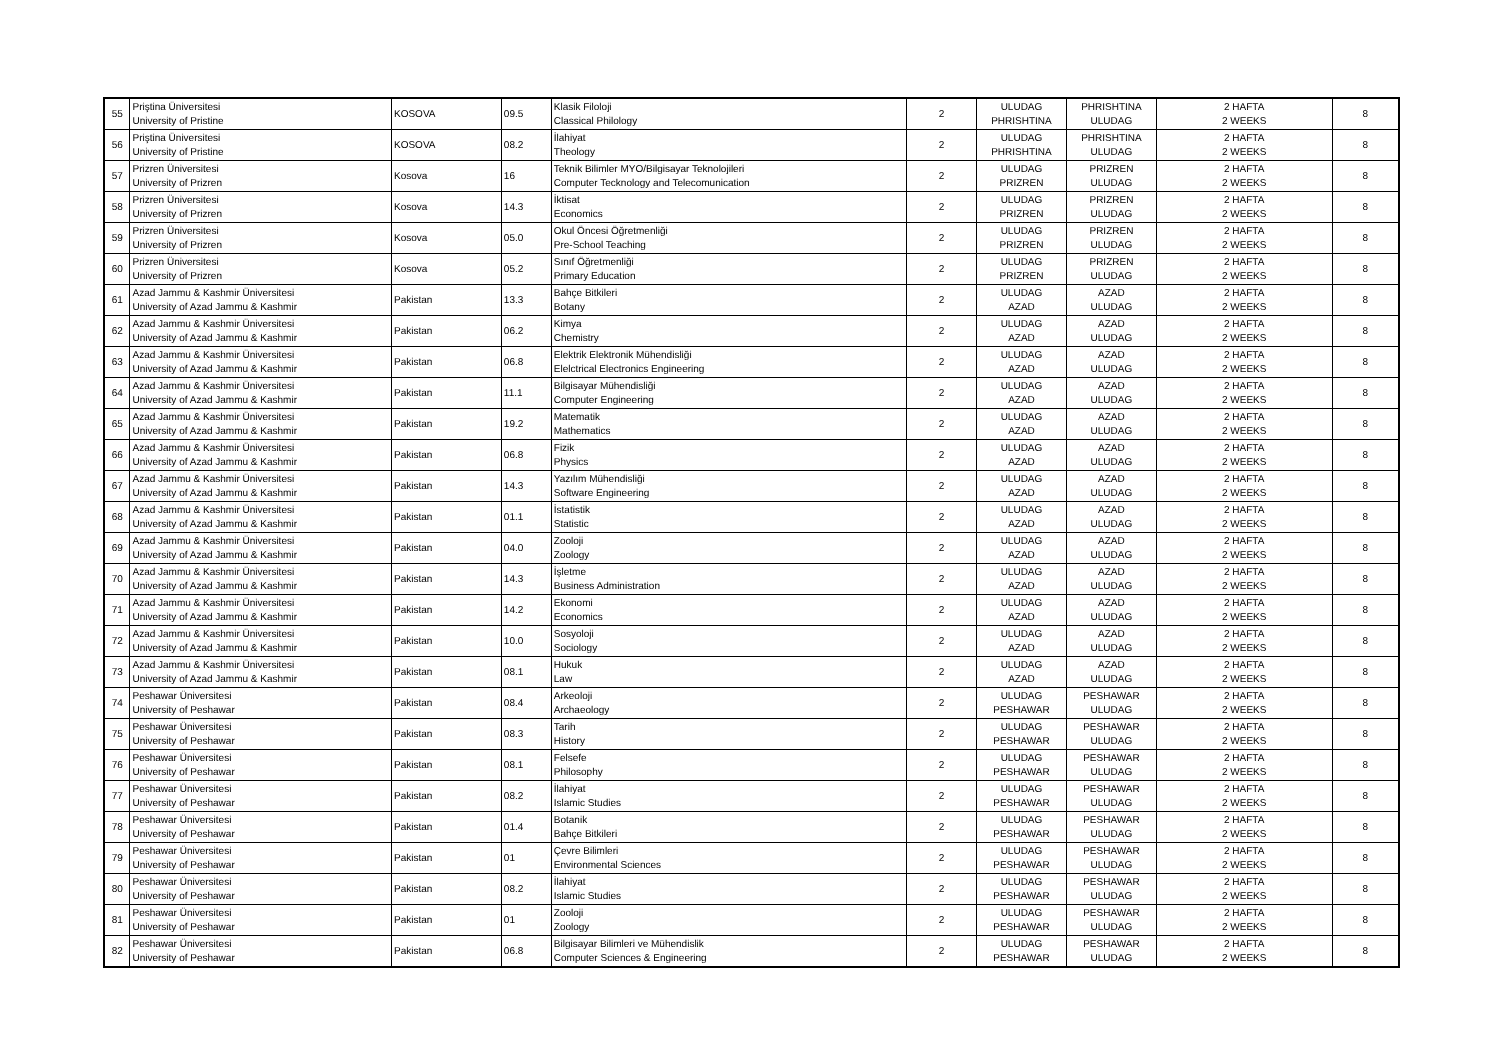| 55 | Priştina Üniversitesi University of Pristine | KOSOVA | 09.5 | Klasik Filoloji Classical Philology | 2 | ULUDAG PHRISHTINA | PHRISHTINA ULUDAG | 2 HAFTA 2 WEEKS | 8 |
| 56 | Priştina Üniversitesi University of Pristine | KOSOVA | 08.2 | İlahiyat Theology | 2 | ULUDAG PHRISHTINA | PHRISHTINA ULUDAG | 2 HAFTA 2 WEEKS | 8 |
| 57 | Prizren Üniversitesi University of Prizren | Kosova | 16 | Teknik Bilimler MYO/Bilgisayar Teknolojileri Computer Tecknology and Telecomunication | 2 | ULUDAG PRIZREN | PRIZREN ULUDAG | 2 HAFTA 2 WEEKS | 8 |
| 58 | Prizren Üniversitesi University of Prizren | Kosova | 14.3 | İktisat Economics | 2 | ULUDAG PRIZREN | PRIZREN ULUDAG | 2 HAFTA 2 WEEKS | 8 |
| 59 | Prizren Üniversitesi University of Prizren | Kosova | 05.0 | Okul Öncesi Öğretmenliği Pre-School Teaching | 2 | ULUDAG PRIZREN | PRIZREN ULUDAG | 2 HAFTA 2 WEEKS | 8 |
| 60 | Prizren Üniversitesi University of Prizren | Kosova | 05.2 | Sınıf Öğretmenliği Primary Education | 2 | ULUDAG PRIZREN | PRIZREN ULUDAG | 2 HAFTA 2 WEEKS | 8 |
| 61 | Azad Jammu & Kashmir Üniversitesi University of Azad Jammu & Kashmir | Pakistan | 13.3 | Bahçe Bitkileri Botany | 2 | ULUDAG AZAD | AZAD ULUDAG | 2 HAFTA 2 WEEKS | 8 |
| 62 | Azad Jammu & Kashmir Üniversitesi University of Azad Jammu & Kashmir | Pakistan | 06.2 | Kimya Chemistry | 2 | ULUDAG AZAD | AZAD ULUDAG | 2 HAFTA 2 WEEKS | 8 |
| 63 | Azad Jammu & Kashmir Üniversitesi University of Azad Jammu & Kashmir | Pakistan | 06.8 | Elektrik Elektronik Mühendisliği Elelctrical Electronics Engineering | 2 | ULUDAG AZAD | AZAD ULUDAG | 2 HAFTA 2 WEEKS | 8 |
| 64 | Azad Jammu & Kashmir Üniversitesi University of Azad Jammu & Kashmir | Pakistan | 11.1 | Bilgisayar Mühendisliği Computer Engineering | 2 | ULUDAG AZAD | AZAD ULUDAG | 2 HAFTA 2 WEEKS | 8 |
| 65 | Azad Jammu & Kashmir Üniversitesi University of Azad Jammu & Kashmir | Pakistan | 19.2 | Matematik Mathematics | 2 | ULUDAG AZAD | AZAD ULUDAG | 2 HAFTA 2 WEEKS | 8 |
| 66 | Azad Jammu & Kashmir Üniversitesi University of Azad Jammu & Kashmir | Pakistan | 06.8 | Fizik Physics | 2 | ULUDAG AZAD | AZAD ULUDAG | 2 HAFTA 2 WEEKS | 8 |
| 67 | Azad Jammu & Kashmir Üniversitesi University of Azad Jammu & Kashmir | Pakistan | 14.3 | Yazılım Mühendisliği Software Engineering | 2 | ULUDAG AZAD | AZAD ULUDAG | 2 HAFTA 2 WEEKS | 8 |
| 68 | Azad Jammu & Kashmir Üniversitesi University of Azad Jammu & Kashmir | Pakistan | 01.1 | İstatistik Statistic | 2 | ULUDAG AZAD | AZAD ULUDAG | 2 HAFTA 2 WEEKS | 8 |
| 69 | Azad Jammu & Kashmir Üniversitesi University of Azad Jammu & Kashmir | Pakistan | 04.0 | Zooloji Zoology | 2 | ULUDAG AZAD | AZAD ULUDAG | 2 HAFTA 2 WEEKS | 8 |
| 70 | Azad Jammu & Kashmir Üniversitesi University of Azad Jammu & Kashmir | Pakistan | 14.3 | İşletme Business Administration | 2 | ULUDAG AZAD | AZAD ULUDAG | 2 HAFTA 2 WEEKS | 8 |
| 71 | Azad Jammu & Kashmir Üniversitesi University of Azad Jammu & Kashmir | Pakistan | 14.2 | Ekonomi Economics | 2 | ULUDAG AZAD | AZAD ULUDAG | 2 HAFTA 2 WEEKS | 8 |
| 72 | Azad Jammu & Kashmir Üniversitesi University of Azad Jammu & Kashmir | Pakistan | 10.0 | Sosyoloji Sociology | 2 | ULUDAG AZAD | AZAD ULUDAG | 2 HAFTA 2 WEEKS | 8 |
| 73 | Azad Jammu & Kashmir Üniversitesi University of Azad Jammu & Kashmir | Pakistan | 08.1 | Hukuk Law | 2 | ULUDAG AZAD | AZAD ULUDAG | 2 HAFTA 2 WEEKS | 8 |
| 74 | Peshawar Üniversitesi University of Peshawar | Pakistan | 08.4 | Arkeoloji Archaeology | 2 | ULUDAG PESHAWAR | PESHAWAR ULUDAG | 2 HAFTA 2 WEEKS | 8 |
| 75 | Peshawar Üniversitesi University of Peshawar | Pakistan | 08.3 | Tarih History | 2 | ULUDAG PESHAWAR | PESHAWAR ULUDAG | 2 HAFTA 2 WEEKS | 8 |
| 76 | Peshawar Üniversitesi University of Peshawar | Pakistan | 08.1 | Felsefe Philosophy | 2 | ULUDAG PESHAWAR | PESHAWAR ULUDAG | 2 HAFTA 2 WEEKS | 8 |
| 77 | Peshawar Üniversitesi University of Peshawar | Pakistan | 08.2 | İlahiyat Islamic Studies | 2 | ULUDAG PESHAWAR | PESHAWAR ULUDAG | 2 HAFTA 2 WEEKS | 8 |
| 78 | Peshawar Üniversitesi University of Peshawar | Pakistan | 01.4 | Botanik Bahçe Bitkileri | 2 | ULUDAG PESHAWAR | PESHAWAR ULUDAG | 2 HAFTA 2 WEEKS | 8 |
| 79 | Peshawar Üniversitesi University of Peshawar | Pakistan | 01 | Çevre Bilimleri Environmental Sciences | 2 | ULUDAG PESHAWAR | PESHAWAR ULUDAG | 2 HAFTA 2 WEEKS | 8 |
| 80 | Peshawar Üniversitesi University of Peshawar | Pakistan | 08.2 | İlahiyat Islamic Studies | 2 | ULUDAG PESHAWAR | PESHAWAR ULUDAG | 2 HAFTA 2 WEEKS | 8 |
| 81 | Peshawar Üniversitesi University of Peshawar | Pakistan | 01 | Zooloji Zoology | 2 | ULUDAG PESHAWAR | PESHAWAR ULUDAG | 2 HAFTA 2 WEEKS | 8 |
| 82 | Peshawar Üniversitesi University of Peshawar | Pakistan | 06.8 | Bilgisayar Bilimleri ve Mühendislik Computer Sciences & Engineering | 2 | ULUDAG PESHAWAR | PESHAWAR ULUDAG | 2 HAFTA 2 WEEKS | 8 |